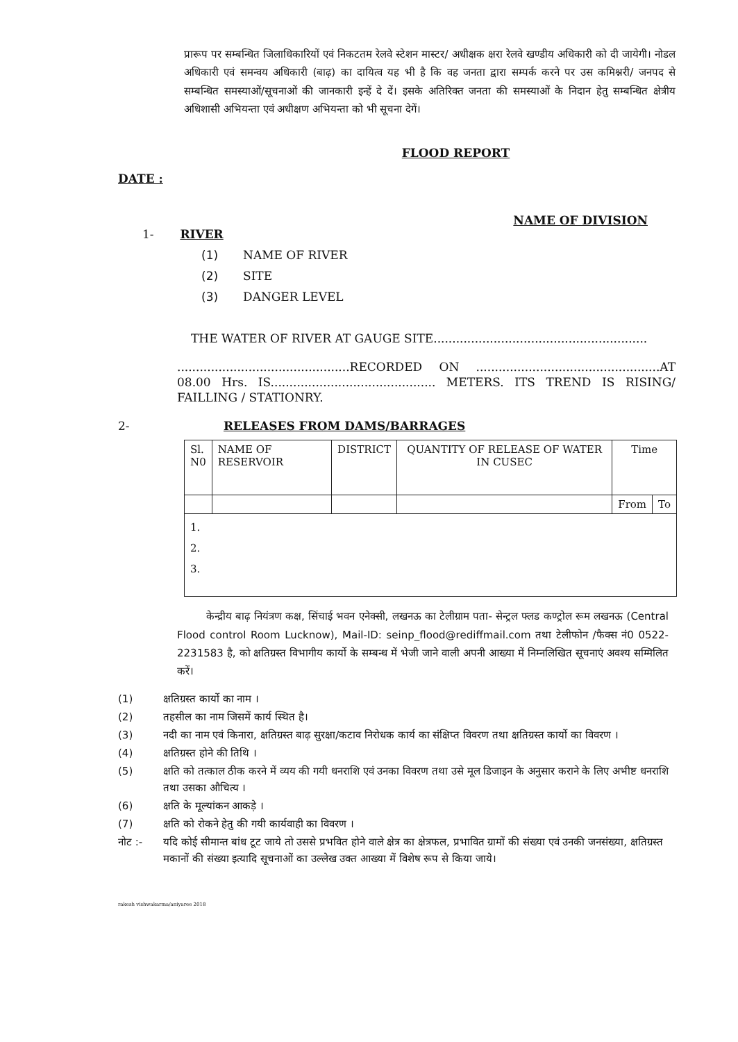प्रारूप पर सम्बन्धित जिलाधिकारियों एवं निकटतम रेलवे स्टेशन मास्टर/ अधीक्षक क्षरा रेलवे खण्डीय अधिकारी को दी जायेगी। नोडल अधिकारी एवं समन्वय अधिकारी (बाढ़) का दायित्व यह भी है कि वह जनता द्वारा सम्पर्क करने पर उस कमिश्नरी/ जनपद से सम्बन्धित समस्याओं/सूचनाओं की जानकारी इन्हें दे दें। इसके अतिरिक्त जनता की समस्याओं के निदान हेतु सम्बन्धित क्षेत्रीय अधिशासी अभियन्ता एवं अधीक्षण अभियन्ता को भी सूचना देगें।
FLOOD REPORT
DATE :
NAME OF DIVISION
1- RIVER
(1) NAME OF RIVER
(2) SITE
(3) DANGER LEVEL
THE WATER OF RIVER AT GAUGE SITE.........................................................
..............................................RECORDED ON .................................................AT 08.00 Hrs. IS............................................ METERS. ITS TREND IS RISING/ FAILLING / STATIONRY.
2- RELEASES FROM DAMS/BARRAGES
| Sl. N0 | NAME OF RESERVOIR | DISTRICT | QUANTITY OF RELEASE OF WATER IN CUSEC | Time | |
| | | | | From | To |
| 1. 2. 3. | | | | | |
केन्द्रीय बाढ़ नियंत्रण कक्ष, सिंचाई भवन एनेक्सी, लखनऊ का टेलीग्राम पता- सेन्ट्रल फ्लड कण्ट्रोल रूम लखनऊ (Central Flood control Room Lucknow), Mail-ID: seinp_flood@rediffmail.com तथा टेलीफोन /फैक्स नं0 0522-2231583 है, को क्षतिग्रस्त विभागीय कार्यो के सम्बन्ध में भेजी जाने वाली अपनी आख्या में निम्नलिखित सूचनाएं अवश्य सम्मिलित करें।
(1) क्षतिग्रस्त कार्यो का नाम ।
(2) तहसील का नाम जिसमें कार्य स्थित है।
(3) नदी का नाम एवं किनारा, क्षतिग्रस्त बाढ़ सुरक्षा/कटाव निरोधक कार्य का संक्षिप्त विवरण तथा क्षतिग्रस्त कार्यो का विवरण ।
(4) क्षतिग्रस्त होने की तिथि ।
(5) क्षति को तत्काल ठीक करने में व्यय की गयी धनराशि एवं उनका विवरण तथा उसे मूल डिजाइन के अनुसार कराने के लिए अभीष्ट धनराशि तथा उसका औचित्य ।
(6) क्षति के मूल्यांकन आकड़े ।
(7) क्षति को रोकने हेतु की गयी कार्यवाही का विवरण ।
नोट :- यदि कोई सीमान्त बांध टूट जाये तो उससे प्रभवित होने वाले क्षेत्र का क्षेत्रफल, प्रभावित ग्रामों की संख्या एवं उनकी जनसंख्या, क्षतिग्रस्त मकानों की संख्या इत्यादि सूचनाओं का उल्लेख उक्त आख्या में विशेष रूप से किया जाये।
rakesh vishwakarma/aniyaree 2018